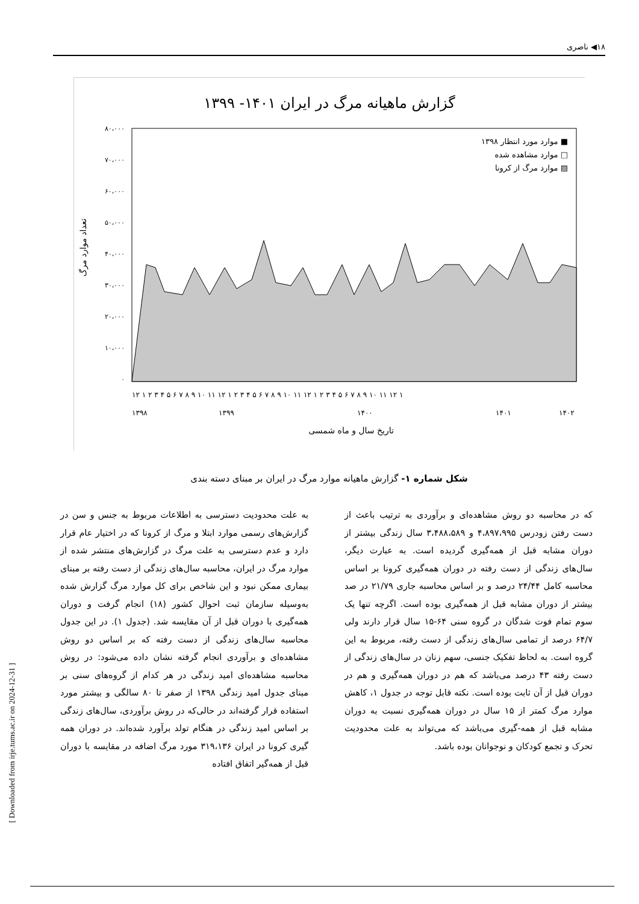۱۸◀ ناصری
گزارش ماهیانه مرگ در ایران ۱۴۰۱- ۱۳۹۹
۸۰،۰۰۰
۷۰،۰۰۰
۶۰،۰۰۰
۵۰،۰۰۰
۴۰،۰۰۰
۳۰،۰۰۰
۲۰،۰۰۰
۱۰،۰۰۰
۰
تعداد موارد مرگ
موارد مورد انتظار ۱۳۹۸ ■
موارد مشاهده شده □
موارد مرگ از کرونا ▨
۱۲ ۱ ۲ ۳ ۴ ۵ ۶ ۷ ۸ ۹ ۱۰ ۱۱ ۱۲ ۱ ۲ ۳ ۴ ۵ ۶ ۷ ۸ ۹ ۱۰ ۱۱ ۱۲ ۱ ۲ ۳ ۴ ۵ ۶ ۷ ۸ ۹ ۱۰ ۱۱ ۱۲ ۱
۱۳۹۸
۱۳۹۹
۱۴۰۰
۱۴۰۱
۱۴۰۲
تاریخ سال و ماه شمسی
شکل شماره ۱- گزارش ماهیانه موارد مرگ در ایران بر مبنای دسته بندی
به علت محدودیت دسترسی به اطلاعات مربوط به جنس و سن در گزارش‌های رسمی موارد ابتلا و مرگ از کرونا که در اختیار عام قرار دارد و عدم دسترسی به علت مرگ در گزارش‌های منتشر شده از موارد مرگ در ایران، محاسبه سال‌های زندگی از دست رفته بر مبنای بیماری ممکن نبود و این شاخص برای کل موارد مرگ گزارش شده به‌وسیله سازمان ثبت احوال کشور (۱۸) انجام گرفت و دوران همه‌گیری با دوران قبل از آن مقایسه شد. (جدول ۱). در این جدول محاسبه سال‌های زندگی از دست رفته که بر اساس دو روش مشاهده‌ای و برآوردی انجام گرفته نشان داده می‌شود: در روش محاسبه مشاهده‌ای امید زندگی در هر کدام از گروه‌های سنی بر مبنای جدول امید زندگی ۱۳۹۸ از صفر تا ۸۰ سالگی و بیشتر مورد استفاده قرار گرفته‌اند در حالی‌که در روش برآوردی، سال‌های زندگی بر اساس امید زندگی در هنگام تولد برآورد شده‌اند. در دوران همه گیری کرونا در ایران ۳۱۹،۱۳۶ مورد مرگ اضافه در مقایسه با دوران قبل از همه‌گیر اتفاق افتاده
که در محاسبه دو روش مشاهده‌ای و برآوردی به ترتیب باعث از دست رفتن زودرس ۴،۸۹۷،۹۹۵ و ۳،۴۸۸،۵۸۹ سال زندگی بیشتر از دوران مشابه قبل از همه‌گیری گردیده است. به عبارت دیگر، سال‌های زندگی از دست رفته در دوران همه‌گیری کرونا بر اساس محاسبه کامل ۲۴/۴۴ درصد و بر اساس محاسبه جاری ۲۱/۷۹ در صد بیشتر از دوران مشابه قبل از همه‌گیری بوده است. اگرچه تنها یک سوم تمام فوت شدگان در گروه سنی ۶۴-۱۵ سال قرار دارند ولی ۶۴/۷ درصد از تمامی سال‌های زندگی از دست رفته، مربوط به این گروه است. به لحاظ تفکیک جنسی، سهم زنان در سال‌های زندگی از دست رفته ۴۳ درصد می‌باشد که هم در دوران همه‌گیری و هم در دوران قبل از آن ثابت بوده است. نکته قابل توجه در جدول ۱، کاهش موارد مرگ کمتر از ۱۵ سال در دوران همه‌گیری نسبت به دوران مشابه قبل از همه-گیری می‌باشد که می‌تواند به علت محدودیت تحرک و تجمع کودکان و نوجوانان بوده باشد.
[ Downloaded from irje.tums.ac.ir on 2024-12-31 ]